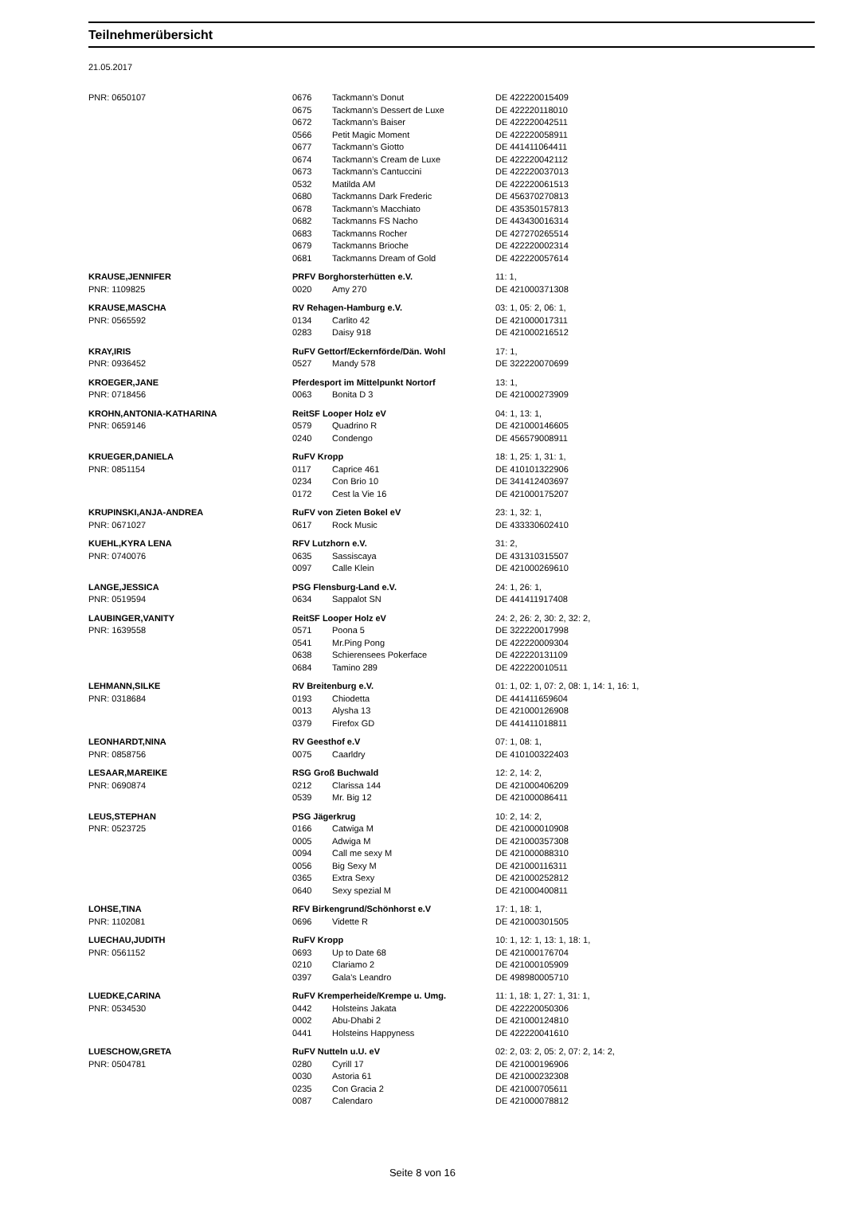Teilnehmerübersicht
21.05.2017
| PNR: 0650107 | 0676 | Tackmann's Donut | DE 422220015409 |
| | 0675 | Tackmann's Dessert de Luxe | DE 422220118010 |
| | 0672 | Tackmann's Baiser | DE 422220042511 |
| | 0566 | Petit Magic Moment | DE 422220058911 |
| | 0677 | Tackmann's Giotto | DE 441411064411 |
| | 0674 | Tackmann's Cream de Luxe | DE 422220042112 |
| | 0673 | Tackmann's Cantuccini | DE 422220037013 |
| | 0532 | Matilda AM | DE 422220061513 |
| | 0680 | Tackmanns Dark Frederic | DE 456370270813 |
| | 0678 | Tackmann's Macchiato | DE 435350157813 |
| | 0682 | Tackmanns FS Nacho | DE 443430016314 |
| | 0683 | Tackmanns Rocher | DE 427270265514 |
| | 0679 | Tackmanns Brioche | DE 422220002314 |
| | 0681 | Tackmanns Dream of Gold | DE 422220057614 |
| KRAUSE,JENNIFER | PRFV Borghorsterhütten e.V. | | 11: 1, |
| PNR: 1109825 | 0020 | Amy 270 | DE 421000371308 |
| KRAUSE,MASCHA | RV Rehagen-Hamburg e.V. | | 03: 1, 05: 2, 06: 1, |
| PNR: 0565592 | 0134 | Carlito 42 | DE 421000017311 |
| | 0283 | Daisy 918 | DE 421000216512 |
| KRAY,IRIS | RuFV Gettorf/Eckernförde/Dän. Wohl | | 17: 1, |
| PNR: 0936452 | 0527 | Mandy 578 | DE 322220070699 |
| KROEGER,JANE | Pferdesport im Mittelpunkt Nortorf | | 13: 1, |
| PNR: 0718456 | 0063 | Bonita D 3 | DE 421000273909 |
| KROHN,ANTONIA-KATHARINA | ReitSF Looper Holz eV | | 04: 1, 13: 1, |
| PNR: 0659146 | 0579 | Quadrino R | DE 421000146605 |
| | 0240 | Condengo | DE 456579008911 |
| KRUEGER,DANIELA | RuFV Kropp | | 18: 1, 25: 1, 31: 1, |
| PNR: 0851154 | 0117 | Caprice 461 | DE 410101322906 |
| | 0234 | Con Brio 10 | DE 341412403697 |
| | 0172 | Cest la Vie 16 | DE 421000175207 |
| KRUPINSKI,ANJA-ANDREA | RuFV von Zieten Bokel eV | | 23: 1, 32: 1, |
| PNR: 0671027 | 0617 | Rock Music | DE 433330602410 |
| KUEHL,KYRA LENA | RFV Lutzhorn e.V. | | 31: 2, |
| PNR: 0740076 | 0635 | Sassiscaya | DE 431310315507 |
| | 0097 | Calle Klein | DE 421000269610 |
| LANGE,JESSICA | PSG Flensburg-Land e.V. | | 24: 1, 26: 1, |
| PNR: 0519594 | 0634 | Sappalot SN | DE 441411917408 |
| LAUBINGER,VANITY | ReitSF Looper Holz eV | | 24: 2, 26: 2, 30: 2, 32: 2, |
| PNR: 1639558 | 0571 | Poona 5 | DE 322220017998 |
| | 0541 | Mr.Ping Pong | DE 422220009304 |
| | 0638 | Schierensees Pokerface | DE 422220131109 |
| | 0684 | Tamino 289 | DE 422220010511 |
| LEHMANN,SILKE | RV Breitenburg e.V. | | 01: 1, 02: 1, 07: 2, 08: 1, 14: 1, 16: 1, |
| PNR: 0318684 | 0193 | Chiodetta | DE 441411659604 |
| | 0013 | Alysha 13 | DE 421000126908 |
| | 0379 | Firefox GD | DE 441411018811 |
| LEONHARDT,NINA | RV Geesthof e.V | | 07: 1, 08: 1, |
| PNR: 0858756 | 0075 | Caarldry | DE 410100322403 |
| LESAAR,MAREIKE | RSG Groß Buchwald | | 12: 2, 14: 2, |
| PNR: 0690874 | 0212 | Clarissa 144 | DE 421000406209 |
| | 0539 | Mr. Big 12 | DE 421000086411 |
| LEUS,STEPHAN | PSG Jägerkrug | | 10: 2, 14: 2, |
| PNR: 0523725 | 0166 | Catwiga M | DE 421000010908 |
| | 0005 | Adwiga M | DE 421000357308 |
| | 0094 | Call me sexy M | DE 421000088310 |
| | 0056 | Big Sexy M | DE 421000116311 |
| | 0365 | Extra Sexy | DE 421000252812 |
| | 0640 | Sexy spezial M | DE 421000400811 |
| LOHSE,TINA | RFV Birkengrund/Schönhorst e.V | | 17: 1, 18: 1, |
| PNR: 1102081 | 0696 | Vidette R | DE 421000301505 |
| LUECHAU,JUDITH | RuFV Kropp | | 10: 1, 12: 1, 13: 1, 18: 1, |
| PNR: 0561152 | 0693 | Up to Date 68 | DE 421000176704 |
| | 0210 | Clariamo 2 | DE 421000105909 |
| | 0397 | Gala's Leandro | DE 498980005710 |
| LUEDKE,CARINA | RuFV Kremperheide/Krempe u. Umg. | | 11: 1, 18: 1, 27: 1, 31: 1, |
| PNR: 0534530 | 0442 | Holsteins Jakata | DE 422220050306 |
| | 0002 | Abu-Dhabi 2 | DE 421000124810 |
| | 0441 | Holsteins Happyness | DE 422220041610 |
| LUESCHOW,GRETA | RuFV Nutteln u.U. eV | | 02: 2, 03: 2, 05: 2, 07: 2, 14: 2, |
| PNR: 0504781 | 0280 | Cyrill 17 | DE 421000196906 |
| | 0030 | Astoria 61 | DE 421000232308 |
| | 0235 | Con Gracia 2 | DE 421000705611 |
| | 0087 | Calendaro | DE 421000078812 |
Seite 8 von 16